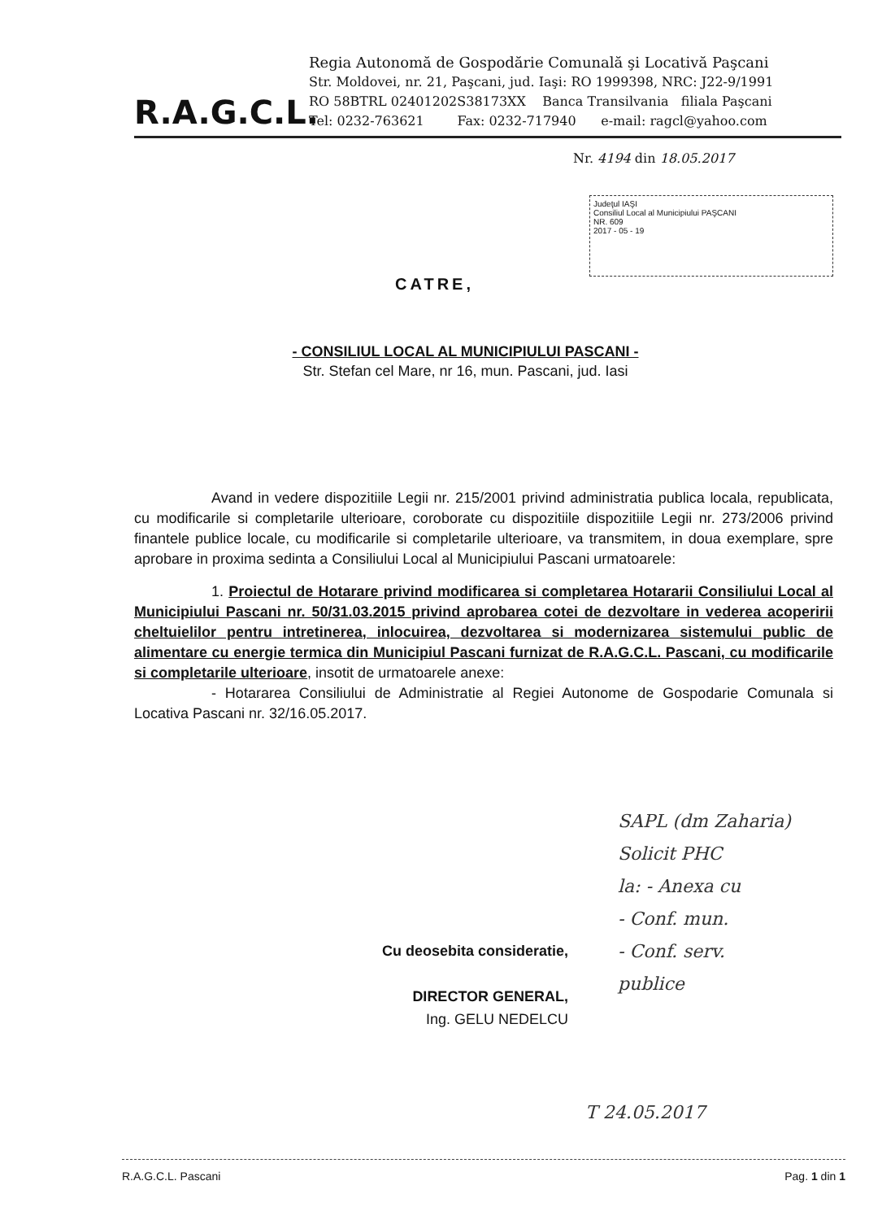R.A.G.C.L.
Regia Autonomă de Gospodărie Comunală şi Locativă Paşcani
Str. Moldovei, nr. 21, Paşcani, jud. Iaşi: RO 1999398, NRC: J22-9/1991
RO 58BTRL 02401202S38173XX Banca Transilvania filiala Paşcani
Tel: 0232-763621 Fax: 0232-717940 e-mail: ragcl@yahoo.com
Nr. 4194 din 18.05.2017
Judeţul IAŞI
Consiliul Local al Municipiului PAŞCANI
NR. 609
2017 - 05 - 19
CATRE,
- CONSILIUL LOCAL AL MUNICIPIULUI PASCANI -
Str. Stefan cel Mare, nr 16, mun. Pascani, jud. Iasi
Avand in vedere dispozitiile Legii nr. 215/2001 privind administratia publica locala, republicata, cu modificarile si completarile ulterioare, coroborate cu dispozitiile dispozitiile Legii nr. 273/2006 privind finantele publice locale, cu modificarile si completarile ulterioare, va transmitem, in doua exemplare, spre aprobare in proxima sedinta a Consiliului Local al Municipiului Pascani urmatoarele:
1. Proiectul de Hotarare privind modificarea si completarea Hotararii Consiliului Local al Municipiului Pascani nr. 50/31.03.2015 privind aprobarea cotei de dezvoltare in vederea acoperirii cheltuielilor pentru intretinerea, inlocuirea, dezvoltarea si modernizarea sistemului public de alimentare cu energie termica din Municipiul Pascani furnizat de R.A.G.C.L. Pascani, cu modificarile si completarile ulterioare, insotit de urmatoarele anexe:
- Hotararea Consiliului de Administratie al Regiei Autonome de Gospodarie Comunala si Locativa Pascani nr. 32/16.05.2017.
Cu deosebita consideratie,
DIRECTOR GENERAL,
Ing. GELU NEDELCU
SAPL (dm Zaharia)
Solicit PHC
la: - Anexa cu
- Conf. mun.
- Conf. serv.
publice
T 24.05.2017
R.A.G.C.L. Pascani Pag. 1 din 1